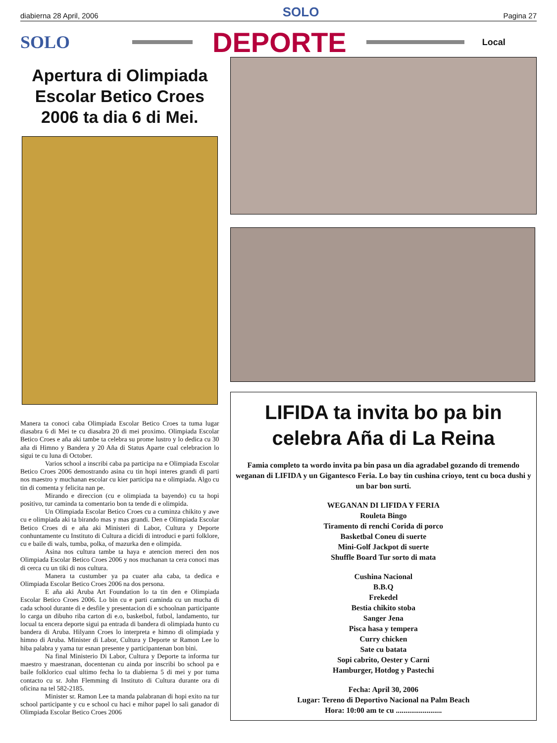diabierna 28 April, 2006 SOLO Pagina 27
SOLO
DEPORTE
Local
Apertura di Olimpiada Escolar Betico Croes 2006 ta dia 6 di Mei.
Manera ta conoci caba Olimpiada Escolar Betico Croes ta tuma lugar diasabra 6 di Mei te cu diasabra 20 di mei proximo. Olimpiada Escolar Betico Croes e aña aki tambe ta celebra su prome lustro y lo dedica cu 30 aña di Himno y Bandera y 20 Aña di Status Aparte cual celebracion lo sigui te cu luna di October.
Varios school a inscribi caba pa participa na e Olimpiada Escolar Betico Croes 2006 demostrando asina cu tin hopi interes grandi di parti nos maestro y muchanan escolar cu kier participa na e olimpiada. Algo cu tin di comenta y felicita nan pe.
Mirando e direccion (cu e olimpiada ta bayendo) cu ta hopi positivo, tur caminda ta comentario bon ta tende di e olimpida.
Un Olimpiada Escolar Betico Croes cu a cuminza chikito y awe cu e olimpiada aki ta birando mas y mas grandi. Den e Olimpiada Escolar Betico Croes di e aña aki Ministeri di Labor, Cultura y Deporte conhuntamente cu Instituto di Cultura a dicidi di introduci e parti folklore, cu e baile di wals, tumba, polka, of mazurka den e olimpida.
Asina nos cultura tambe ta haya e atencion mereci den nos Olimpiada Escolar Betico Croes 2006 y nos muchanan ta cera conoci mas di cerca cu un tiki di nos cultura.
Manera ta custumber ya pa cuater aña caba, ta dedica e Olimpiada Escolar Betico Croes 2006 na dos persona.
E aña aki Aruba Art Foundation lo ta tin den e Olimpiada Escolar Betico Croes 2006. Lo bin cu e parti caminda cu un mucha di cada school durante di e desfile y presentacion di e schoolnan participante lo carga un dibuho riba carton di e.o, basketbol, futbol, landamento, tur locual ta encera deporte sigui pa entrada di bandera di olimpiada hunto cu bandera di Aruba. Hilyann Croes lo interpreta e himno di olimpiada y himno di Aruba. Minister di Labor, Cultura y Deporte sr Ramon Lee lo hiba palabra y yama tur esnan presente y participantenan bon bini.
Na final Ministerio Di Labor, Cultura y Deporte ta informa tur maestro y maestranan, docentenan cu ainda por inscribi bo school pa e baile folklorico cual ultimo fecha lo ta diabierna 5 di mei y por tuma contacto cu sr. John Flemming di Instituto di Cultura durante ora di oficina na tel 582-2185.
Minister sr. Ramon Lee ta manda palabranan di hopi exito na tur school participante y cu e school cu haci e mihor papel lo sali ganador di Olimpiada Escolar Betico Croes 2006
LIFIDA ta invita bo pa bin celebra Aña di La Reina
Famia completo ta wordo invita pa bin pasa un dia agradabel gozando di tremendo weganan di LIFIDA y un Gigantesco Feria. Lo bay tin cushina crioyo, tent cu boca dushi y un bar bon surti.
WEGANAN DI LIFIDA Y FERIA
Rouleta Bingo
Tiramento di renchi Corida di porco
Basketbal Coneu di suerte
Mini-Golf Jackpot di suerte
Shuffle Board Tur sorto di mata
Cushina Nacional
B.B.Q
Frekedel
Bestia chikito stoba
Sanger Jena
Pisca hasa y tempera
Curry chicken
Sate cu batata
Sopi cabrito, Oester y Carni
Hamburger, Hotdog y Pastechi
Fecha: April 30, 2006
Lugar: Tereno di Deportivo Nacional na Palm Beach
Hora: 10:00 am te cu ........................